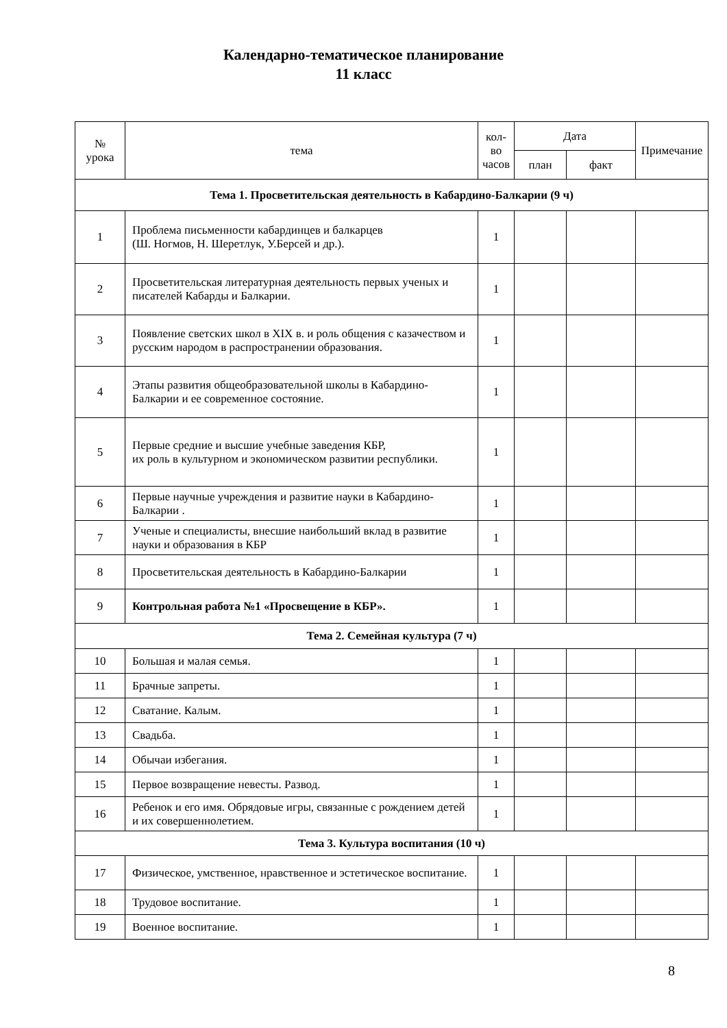Календарно-тематическое планирование
11 класс
| № урока | тема | кол- во часов | Дата | | Примечание |
| --- | --- | --- | --- | --- | --- |
| | | | план | факт | |
| Тема 1. Просветительская деятельность в Кабардино-Балкарии (9 ч) | | | | | |
| 1 | Проблема письменности кабардинцев и балкарцев (Ш. Ногмов, Н. Шеретлук, У.Берсей и др.). | 1 | | | |
| 2 | Просветительская литературная деятельность первых ученых и писателей Кабарды и Балкарии. | 1 | | | |
| 3 | Появление светских школ в XIX в. и роль общения с казачеством и русским народом в распространении образования. | 1 | | | |
| 4 | Этапы развития общеобразовательной школы в Кабардино-Балкарии и ее современное состояние. | 1 | | | |
| 5 | Первые средние и высшие учебные заведения КБР, их роль в культурном и экономическом развитии республики. | 1 | | | |
| 6 | Первые научные учреждения и развитие науки в Кабардино-Балкарии . | 1 | | | |
| 7 | Ученые и специалисты, внесшие наибольший вклад в развитие науки и образования в КБР | 1 | | | |
| 8 | Просветительская деятельность в Кабардино-Балкарии | 1 | | | |
| 9 | Контрольная работа №1 «Просвещение в КБР». | 1 | | | |
| Тема 2. Семейная культура (7 ч) | | | | | |
| 10 | Большая и малая семья. | 1 | | | |
| 11 | Брачные запреты. | 1 | | | |
| 12 | Сватание. Калым. | 1 | | | |
| 13 | Свадьба. | 1 | | | |
| 14 | Обычаи избегания. | 1 | | | |
| 15 | Первое возвращение невесты. Развод. | 1 | | | |
| 16 | Ребенок и его имя. Обрядовые игры, связанные с рождением детей и их совершеннолетием. | 1 | | | |
| Тема 3. Культура воспитания (10 ч) | | | | | |
| 17 | Физическое, умственное, нравственное и эстетическое воспитание. | 1 | | | |
| 18 | Трудовое воспитание. | 1 | | | |
| 19 | Военное воспитание. | 1 | | | |
8